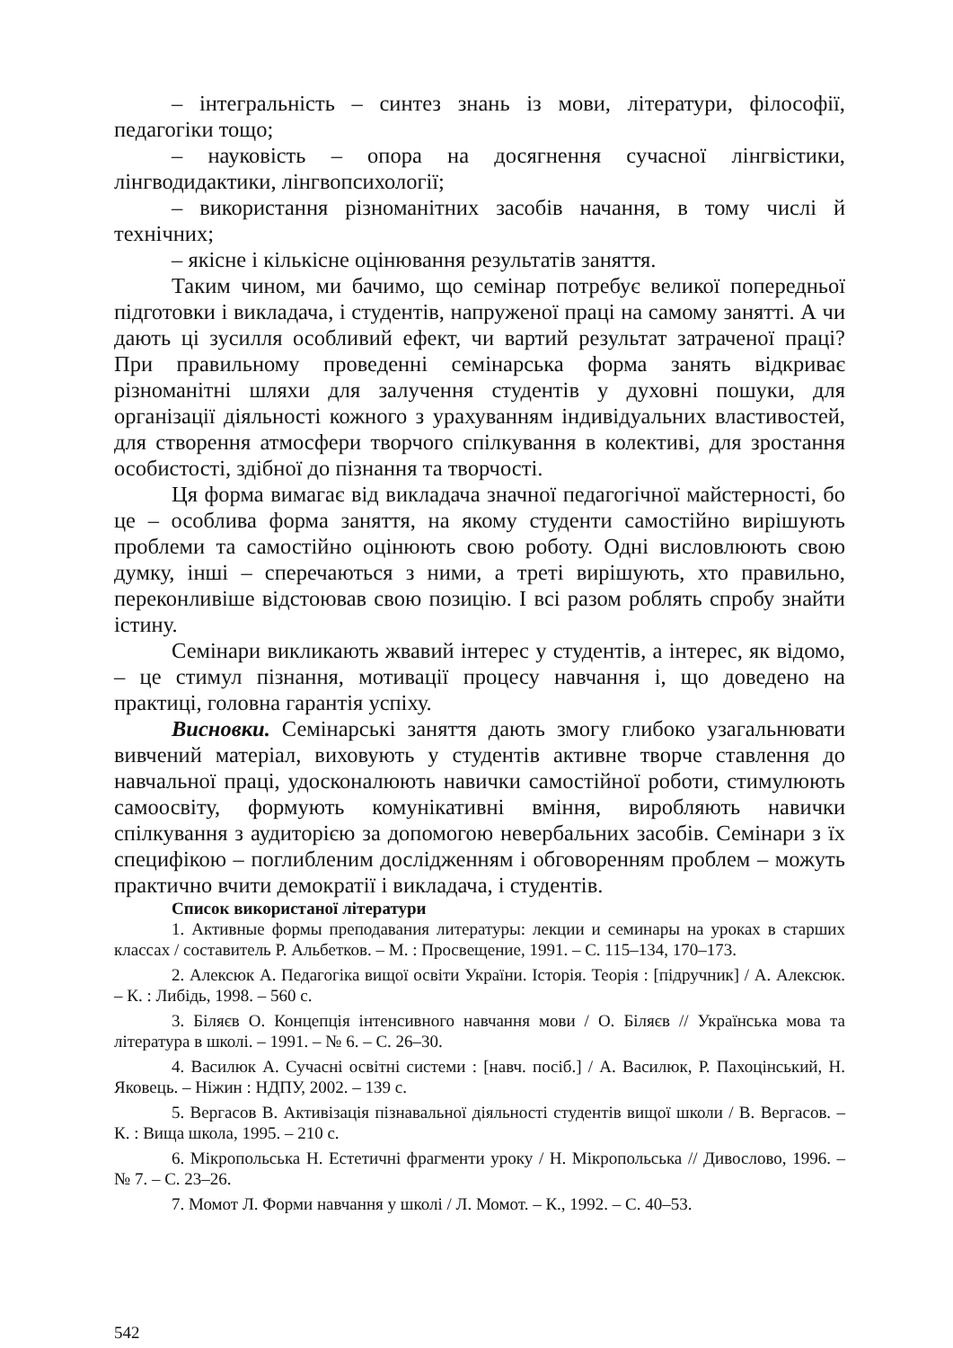– інтегральність – синтез знань із мови, літератури, філософії, педагогіки тощо;
– науковість – опора на досягнення сучасної лінгвістики, лінгводидактики, лінгвопсихології;
– використання різноманітних засобів начання, в тому числі й технічних;
– якісне і кількісне оцінювання результатів заняття.
Таким чином, ми бачимо, що семінар потребує великої попередньої підготовки і викладача, і студентів, напруженої праці на самому занятті. А чи дають ці зусилля особливий ефект, чи вартий результат затраченої праці? При правильному проведенні семінарська форма занять відкриває різноманітні шляхи для залучення студентів у духовні пошуки, для організації діяльності кожного з урахуванням індивідуальних властивостей, для створення атмосфери творчого спілкування в колективі, для зростання особистості, здібної до пізнання та творчості.
Ця форма вимагає від викладача значної педагогічної майстерності, бо це – особлива форма заняття, на якому студенти самостійно вирішують проблеми та самостійно оцінюють свою роботу. Одні висловлюють свою думку, інші – сперечаються з ними, а треті вирішують, хто правильно, переконливіше відстоював свою позицію. І всі разом роблять спробу знайти істину.
Семінари викликають жвавий інтерес у студентів, а інтерес, як відомо, – це стимул пізнання, мотивації процесу навчання і, що доведено на практиці, головна гарантія успіху.
Висновки. Семінарські заняття дають змогу глибоко узагальнювати вивчений матеріал, виховують у студентів активне творче ставлення до навчальної праці, удосконалюють навички самостійної роботи, стимулюють самоосвіту, формують комунікативні вміння, виробляють навички спілкування з аудиторією за допомогою невербальних засобів. Семінари з їх специфікою – поглибленим дослідженням і обговоренням проблем – можуть практично вчити демократії і викладача, і студентів.
Список використаної літератури
1. Активные формы преподавания литературы: лекции и семинары на уроках в старших классах / составитель Р. Альбетков. – М. : Просвещение, 1991. – С. 115–134, 170–173.
2. Алексюк А. Педагогіка вищої освіти України. Історія. Теорія : [підручник] / А. Алексюк. – К. : Либідь, 1998. – 560 с.
3. Біляєв О. Концепція інтенсивного навчання мови / О. Біляєв // Українська мова та література в школі. – 1991. – № 6. – С. 26–30.
4. Василюк А. Сучасні освітні системи : [навч. посіб.] / А. Василюк, Р. Пахоцінський, Н. Яковець. – Ніжин : НДПУ, 2002. – 139 с.
5. Вергасов В. Активізація пізнавальної діяльності студентів вищої школи / В. Вергасов. – К. : Вища школа, 1995. – 210 с.
6. Мікропольська Н. Естетичні фрагменти уроку / Н. Мікропольська // Дивослово, 1996. – № 7. – С. 23–26.
7. Момот Л. Форми навчання у школі / Л. Момот. – К., 1992. – С. 40–53.
542